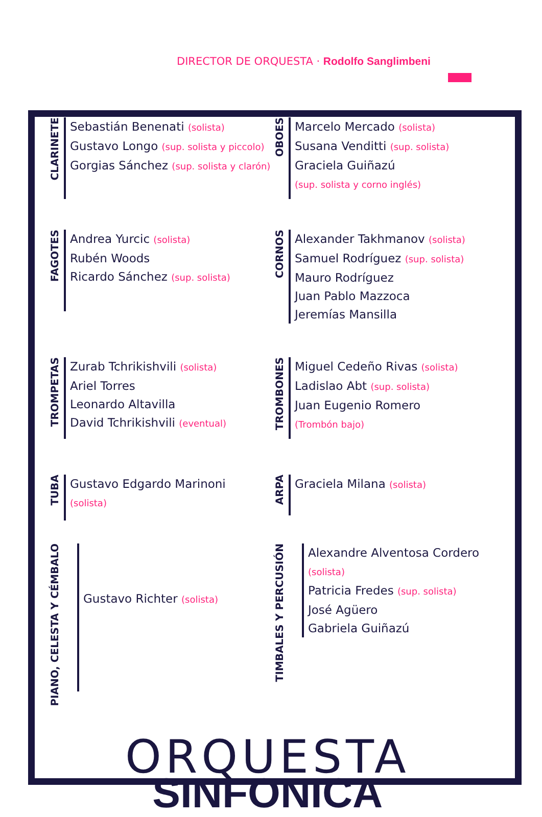DIRECTOR DE ORQUESTA · Rodolfo Sanglimbeni
CLARINETE
Sebastián Benenati (solista)
Gustavo Longo (sup. solista y piccolo)
Gorgias Sánchez (sup. solista y clarón)
OBOES
Marcelo Mercado (solista)
Susana Venditti (sup. solista)
Graciela Guiñazú
(sup. solista y corno inglés)
FAGOTES
Andrea Yurcic (solista)
Rubén Woods
Ricardo Sánchez (sup. solista)
CORNOS
Alexander Takhmanov (solista)
Samuel Rodríguez (sup. solista)
Mauro Rodríguez
Juan Pablo Mazzoca
Jeremías Mansilla
TROMPETAS
Zurab Tchrikishvili (solista)
Ariel Torres
Leonardo Altavilla
David Tchrikishvili (eventual)
TROMBONES
Miguel Cedeño Rivas (solista)
Ladislao Abt (sup. solista)
Juan Eugenio Romero
(Trombón bajo)
TUBA
Gustavo Edgardo Marinoni
(solista)
ARPA
Graciela Milana (solista)
PIANO, CELESTA Y CÉMBALO
Gustavo Richter (solista)
TIMBALES Y PERCUSIÓN
Alexandre Alventosa Cordero
(solista)
Patricia Fredes (sup. solista)
José Agüero
Gabriela Guiñazú
ORQUESTA
SINFONICA